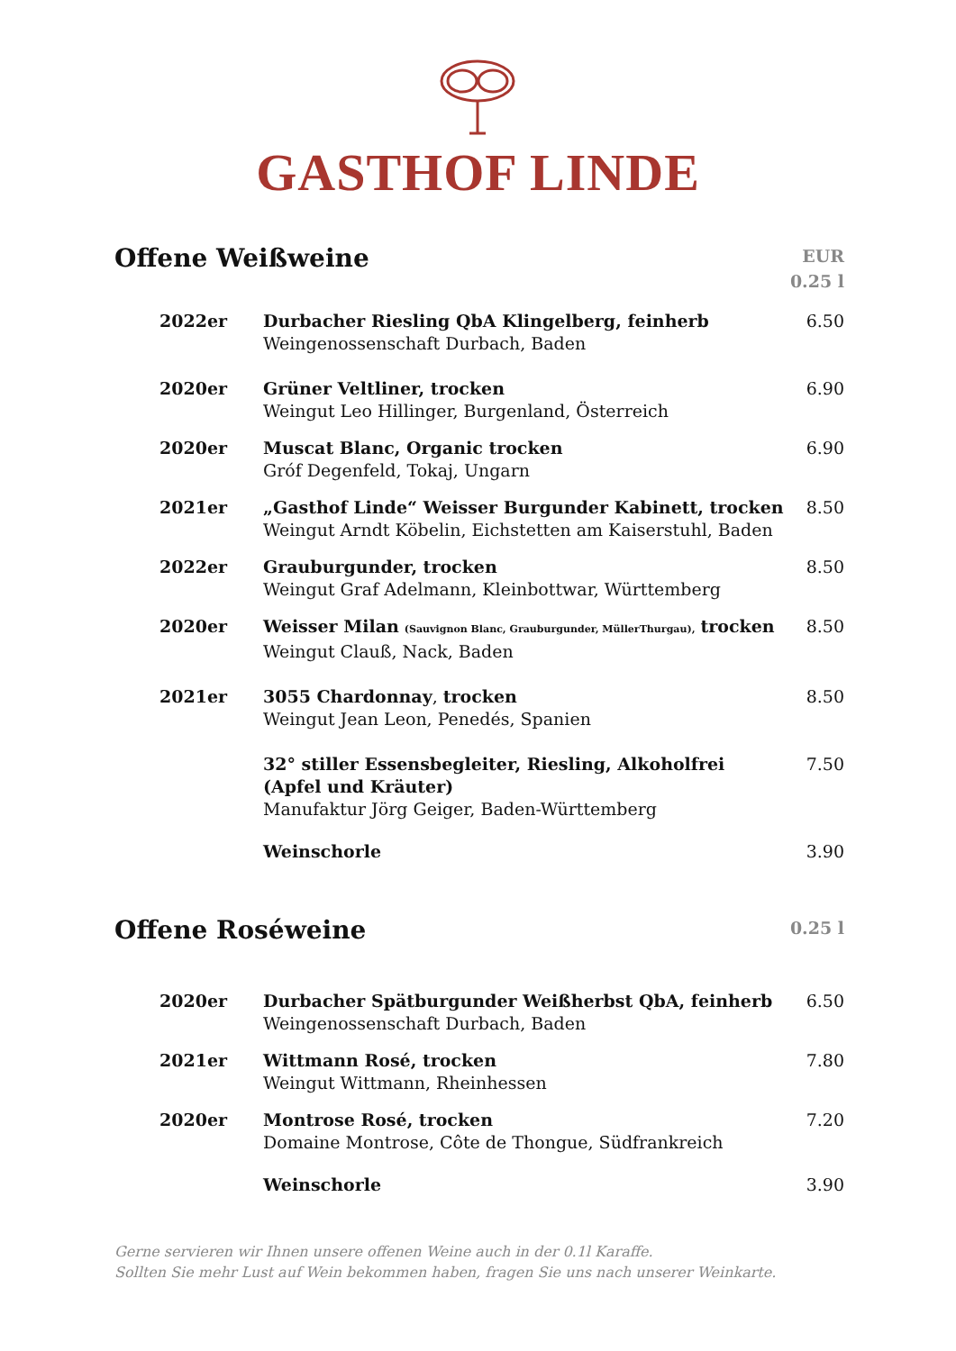GASTHOF LINDE
Offene Weißweine
EUR
0.25 l
| 2022er | Durbacher Riesling QbA Klingelberg, feinherb Weingenossenschaft Durbach, Baden | 6.50 |
| 2020er | Grüner Veltliner, trocken Weingut Leo Hillinger, Burgenland, Österreich | 6.90 |
| 2020er | Muscat Blanc, Organic trocken Gróf Degenfeld, Tokaj, Ungarn | 6.90 |
| 2021er | „Gasthof Linde“ Weisser Burgunder Kabinett, trocken Weingut Arndt Köbelin, Eichstetten am Kaiserstuhl, Baden | 8.50 |
| 2022er | Grauburgunder, trocken Weingut Graf Adelmann, Kleinbottwar, Württemberg | 8.50 |
| 2020er | Weisser Milan (Sauvignon Blanc, Grauburgunder, MüllerThurgau), trocken Weingut Clauß, Nack, Baden | 8.50 |
| 2021er | 3055 Chardonnay , trocken Weingut Jean Leon, Penedés, Spanien | 8.50 |
| | 32° stiller Essensbegleiter, Riesling, Alkoholfrei (Apfel und Kräuter) Manufaktur Jörg Geiger, Baden-Württemberg | 7.50 |
| | Weinschorle | 3.90 |
Offene Roséweine
0.25 l
| 2020er | Durbacher Spätburgunder Weißherbst QbA, feinherb Weingenossenschaft Durbach, Baden | 6.50 |
| 2021er | Wittmann Rosé, trocken Weingut Wittmann, Rheinhessen | 7.80 |
| 2020er | Montrose Rosé, trocken Domaine Montrose, Côte de Thongue, Südfrankreich | 7.20 |
| | Weinschorle | 3.90 |
Gerne servieren wir Ihnen unsere offenen Weine auch in der 0.1l Karaffe.
Sollten Sie mehr Lust auf Wein bekommen haben, fragen Sie uns nach unserer Weinkarte.